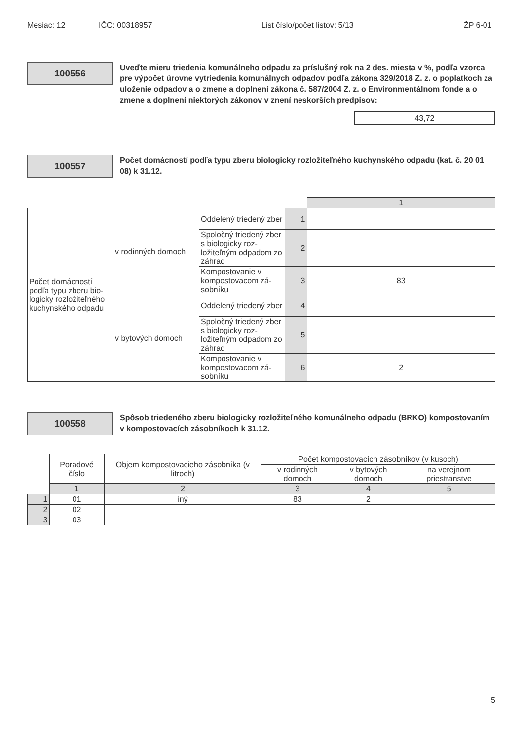Mesiac: 12 IČO: 00318957 List číslo/počet listov: 5/13 ŽP 6-01
100556
Uveďte mieru triedenia komunálneho odpadu za príslušný rok na 2 des. miesta v %, podľa vzorca pre výpočet úrovne vytriedenia komunálnych odpadov podľa zákona 329/2018 Z. z. o poplatkoch za uloženie odpadov a o zmene a doplnení zákona č. 587/2004 Z. z. o Environmentálnom fonde a o zmene a doplnení niektorých zákonov v znení neskorších predpisov:
43,72
100557
Počet domácností podľa typu zberu biologicky rozložiteľného kuchynského odpadu (kat. č. 20 01 08) k 31.12.
| | | | | 1 |
| Počet domácností podľa typu zberu bio­logicky rozložiteľné­ho kuchynského od­padu | v rodinných domoch | Oddelený triedený zber | 1 | |
| | | Spoločný triedený zber s biologicky roz­ložiteľným odpadom zo záhrad | 2 | |
| | | Kompostovanie v kompostovacom zá­sobníku | 3 | 83 |
| | v bytových domoch | Oddelený triedený zber | 4 | |
| | | Spoločný triedený zber s biologicky roz­ložiteľným odpadom zo záhrad | 5 | |
| | | Kompostovanie v kompostovacom zá­sobníku | 6 | 2 |
100558
Spôsob triedeného zberu biologicky rozložiteľného komunálneho odpadu (BRKO) kompostovaním v kompostovacích zásobníkoch k 31.12.
| | Poradové číslo | Objem kompos­tovacieho zásob­níka (v litroch) | Počet kompostovacích zásobníkov (v kusoch) | | |
| --- | --- | --- | --- | --- | --- |
| | | | v rodinných domoch | v bytových domoch | na verejnom priestranstve |
| | 1 | 2 | 3 | 4 | 5 |
| 1 | 01 | iný | 83 | 2 | |
| 2 | 02 | | | | |
| 3 | 03 | | | | |
5